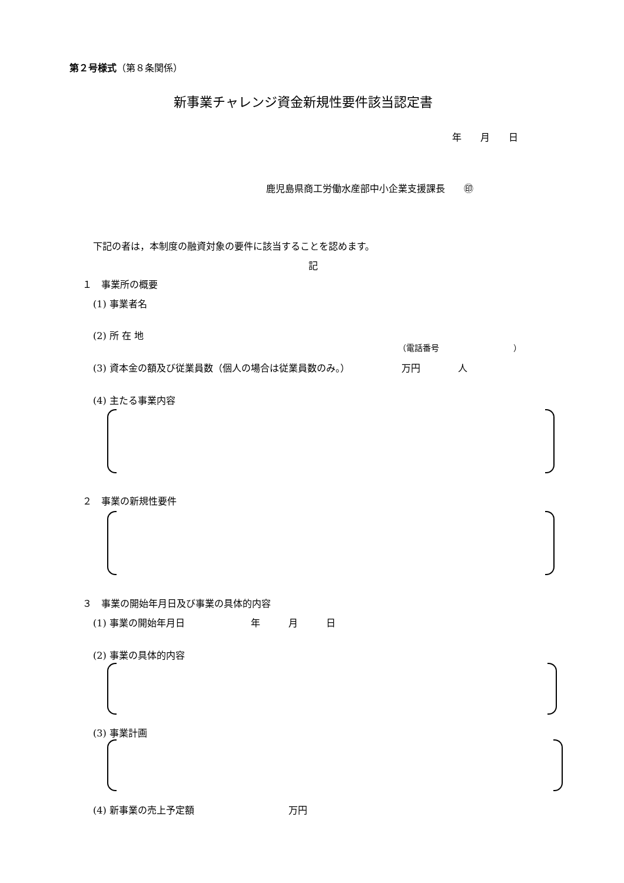第２号様式（第８条関係）
新事業チャレンジ資金新規性要件該当認定書
年　　月　　日
鹿児島県商工労働水産部中小企業支援課長　　㊞
下記の者は，本制度の融資対象の要件に該当することを認めます。
記
１　事業所の概要
(1) 事業者名
(2) 所 在 地
（電話番号　　　　　　　　　）
(3) 資本金の額及び従業員数（個人の場合は従業員数のみ。）　　　　　　万円　　　　人
(4) 主たる事業内容
２　事業の新規性要件
３　事業の開始年月日及び事業の具体的内容
(1) 事業の開始年月日　　　　　　　年　　　月　　　日
(2) 事業の具体的内容
(3) 事業計画
(4) 新事業の売上予定額　　　　　　　　　　万円